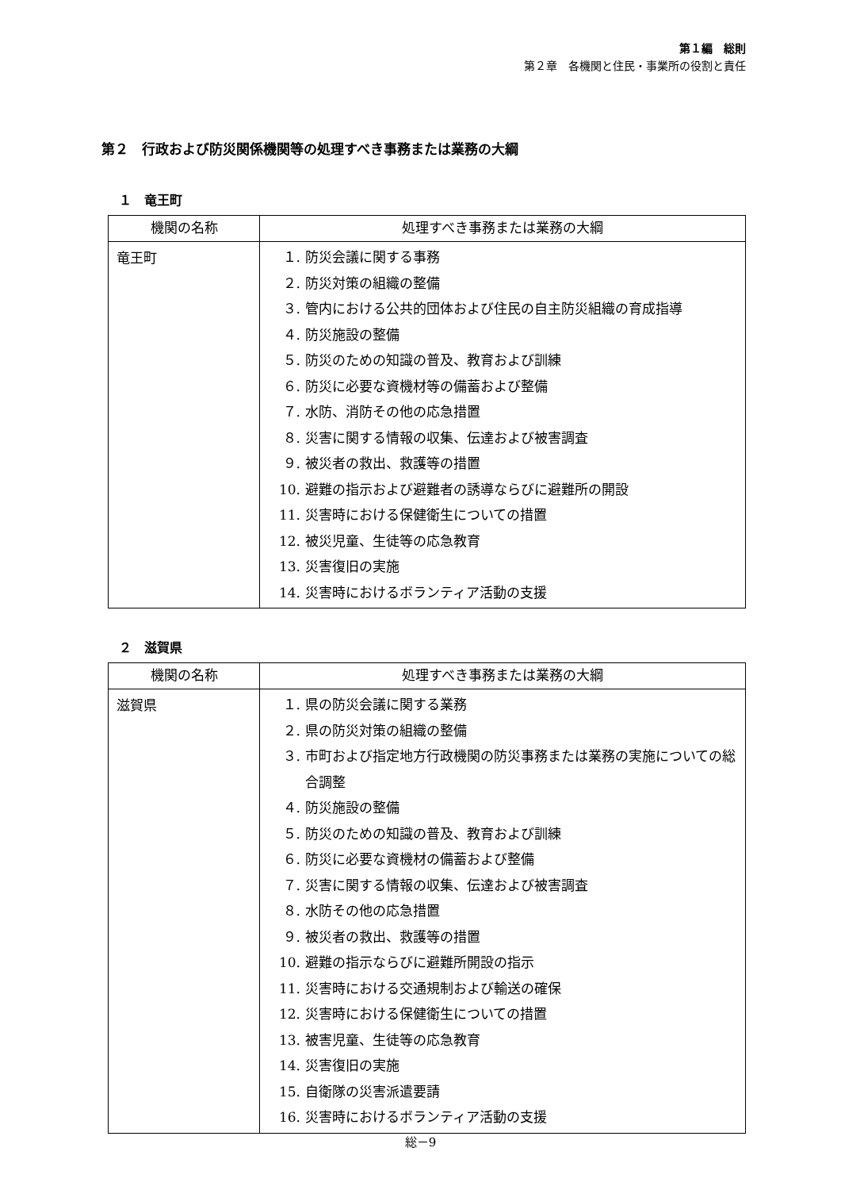第１編　総則
第２章　各機関と住民・事業所の役割と責任
第２　行政および防災関係機関等の処理すべき事務または業務の大綱
１　竜王町
| 機関の名称 | 処理すべき事務または業務の大綱 |
| --- | --- |
| 竜王町 | １. 防災会議に関する事務 ２. 防災対策の組織の整備 ３. 管内における公共的団体および住民の自主防災組織の育成指導 ４. 防災施設の整備 ５. 防災のための知識の普及、教育および訓練 ６. 防災に必要な資機材等の備蓄および整備 ７. 水防、消防その他の応急措置 ８. 災害に関する情報の収集、伝達および被害調査 ９. 被災者の救出、救護等の措置 10. 避難の指示および避難者の誘導ならびに避難所の開設 11. 災害時における保健衛生についての措置 12. 被災児童、生徒等の応急教育 13. 災害復旧の実施 14. 災害時におけるボランティア活動の支援 |
２　滋賀県
| 機関の名称 | 処理すべき事務または業務の大綱 |
| --- | --- |
| 滋賀県 | １. 県の防災会議に関する業務 ２. 県の防災対策の組織の整備 ３. 市町および指定地方行政機関の防災事務または業務の実施についての総合調整 ４. 防災施設の整備 ５. 防災のための知識の普及、教育および訓練 ６. 防災に必要な資機材の備蓄および整備 ７. 災害に関する情報の収集、伝達および被害調査 ８. 水防その他の応急措置 ９. 被災者の救出、救護等の措置 10. 避難の指示ならびに避難所開設の指示 11. 災害時における交通規制および輸送の確保 12. 災害時における保健衛生についての措置 13. 被害児童、生徒等の応急教育 14. 災害復旧の実施 15. 自衛隊の災害派遣要請 16. 災害時におけるボランティア活動の支援 |
総－9